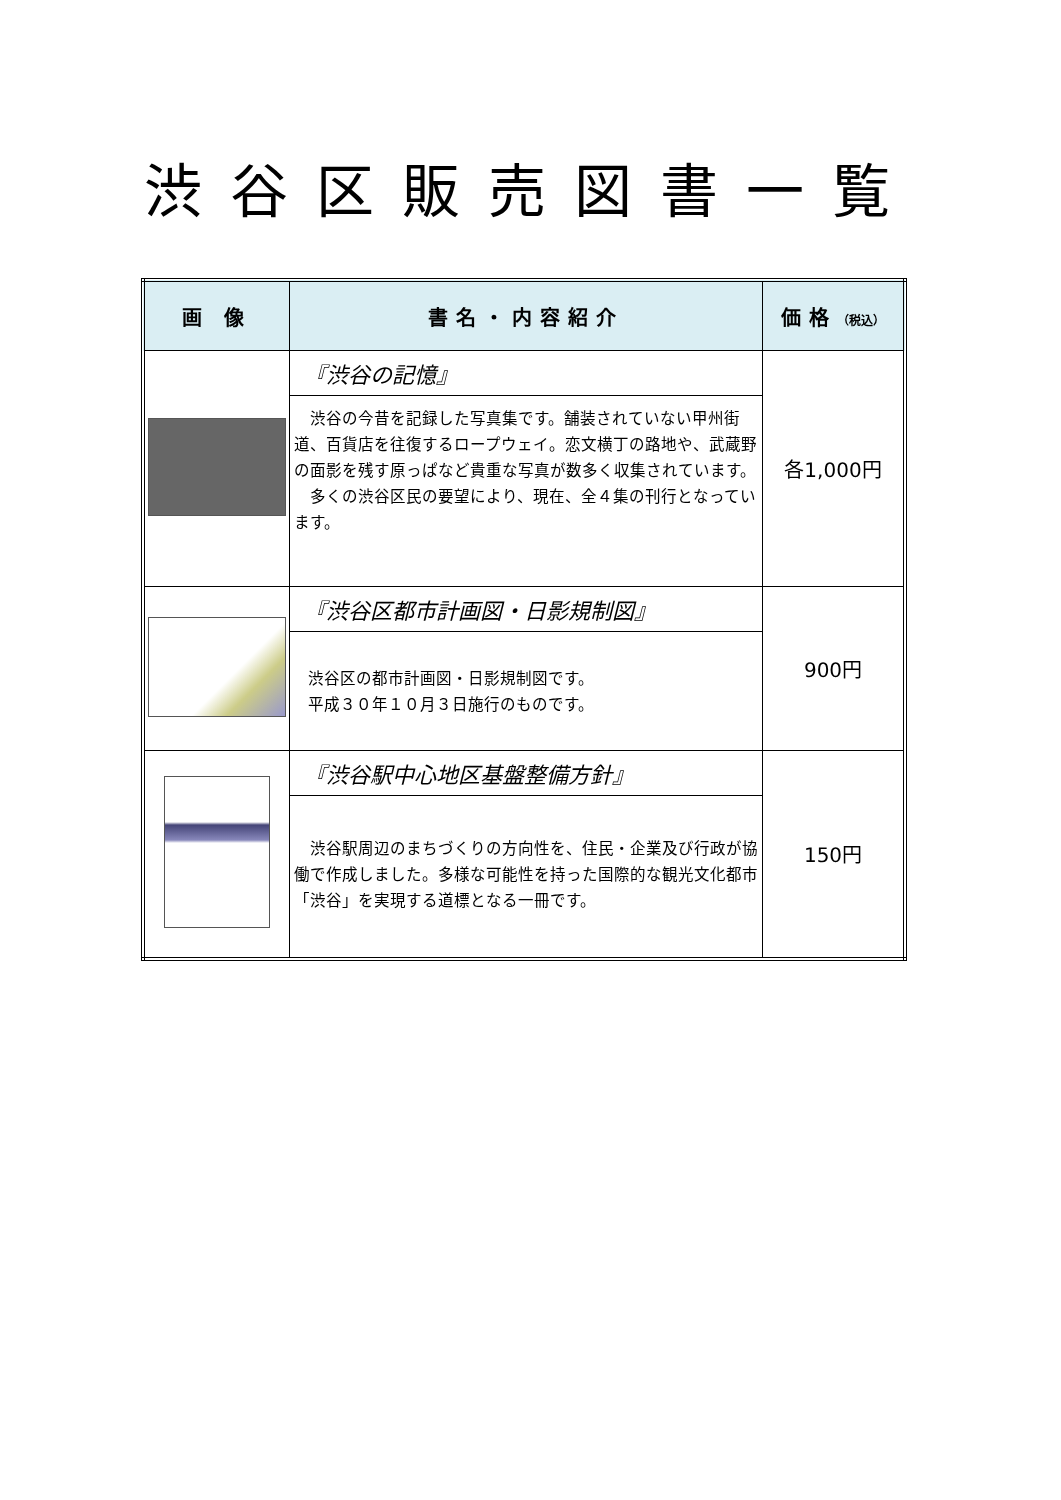渋谷区販売図書一覧
| 画 像 | 書名・内容紹介 | 価格 （税込） |
| --- | --- | --- |
| | 『渋谷の記憶』 渋谷の今昔を記録した写真集です。舗装されていない甲州街道、百貨店を往復するロープウェイ。恋文横丁の路地や、武蔵野の面影を残す原っぱなど貴重な写真が数多く収集されています。 多くの渋谷区民の要望により、現在、全４集の刊行となっています。 | 各1,000円 |
| | 『渋谷区都市計画図・日影規制図』 渋谷区の都市計画図・日影規制図です。 平成３０年１０月３日施行のものです。 | 900円 |
| | 『渋谷駅中心地区基盤整備方針』 渋谷駅周辺のまちづくりの方向性を、住民・企業及び行政が協働で作成しました。多様な可能性を持った国際的な観光文化都市「渋谷」を実現する道標となる一冊です。 | 150円 |